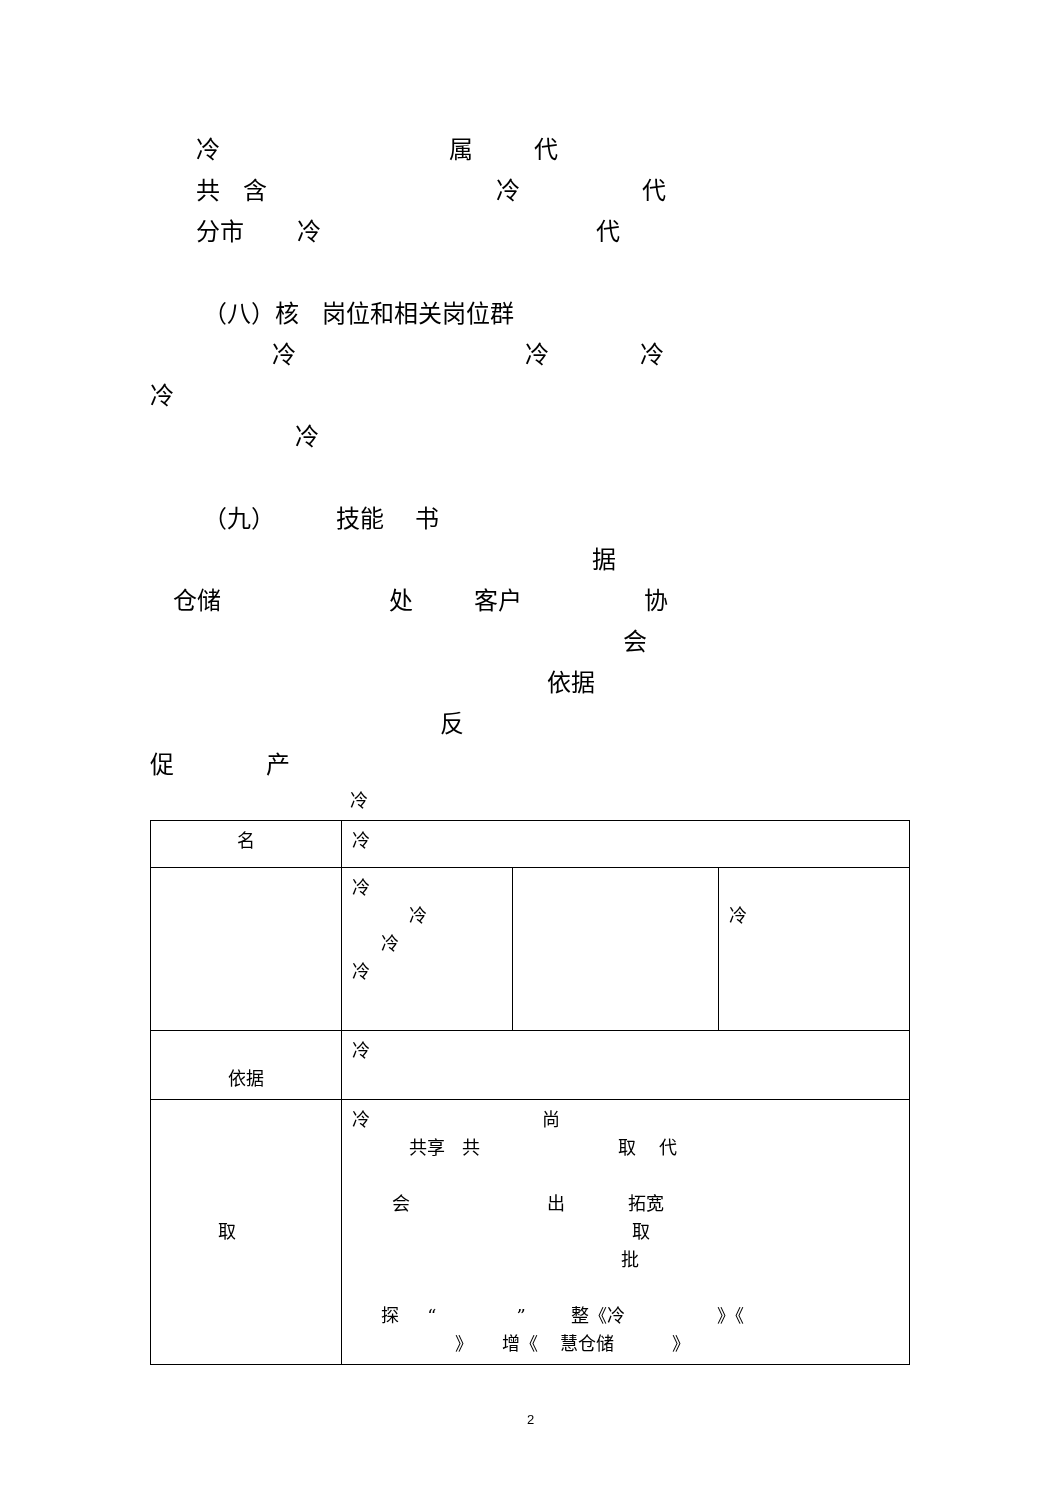冷 属 代
共 含 冷 代
分市 冷 代
（八）核 岗位和相关岗位群
冷 冷 冷
冷
冷
（九） 技能 书
据
仓储 处 客户 协
会
依据
反
促 产
冷
| 名 | 冷 | | |
| | 冷 冷 冷 冷 | | 冷 |
| 依据 | 冷 | | |
| 取 | 冷 尚 共享 共 取 代 会 出 拓宽 取 批 探 “ ” 整《冷 》《 》 增《 慧仓储 》 | | |
2